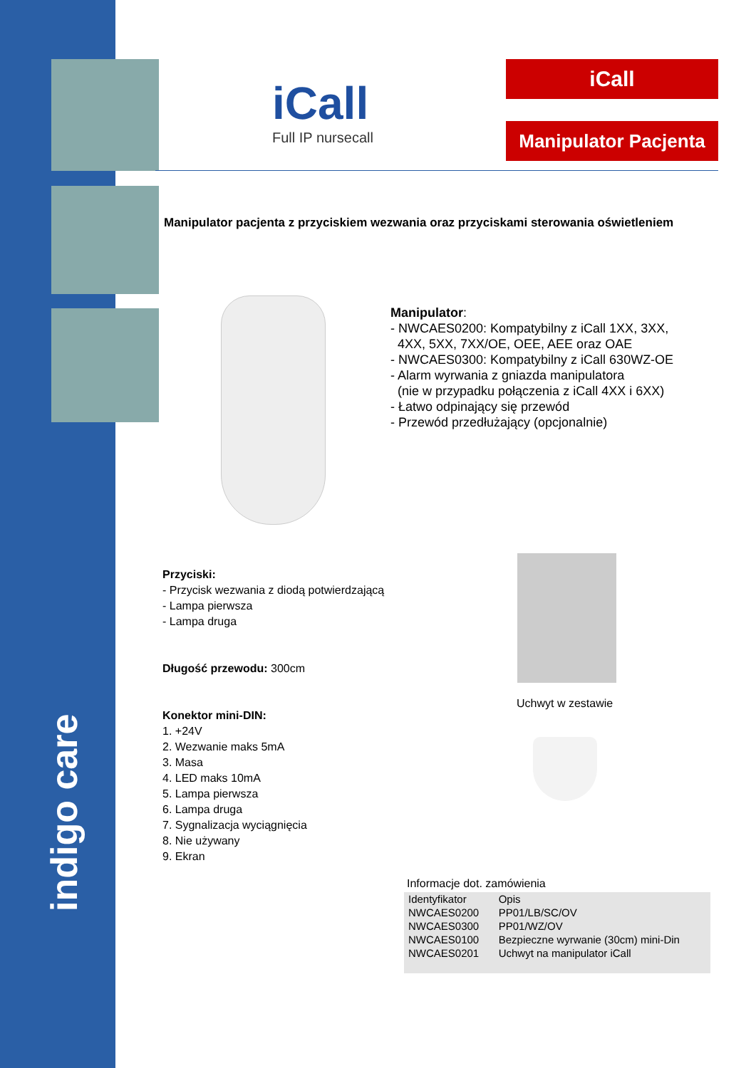indigo care
iCall
Full IP nursecall
iCall
Manipulator Pacjenta
Manipulator pacjenta z przyciskiem wezwania oraz przyciskami sterowania oświetleniem
Manipulator:
- NWCAES0200: Kompatybilny z iCall 1XX, 3XX,
4XX, 5XX, 7XX/OE, OEE, AEE oraz OAE
- NWCAES0300: Kompatybilny z iCall 630WZ-OE
- Alarm wyrwania z gniazda manipulatora
(nie w przypadku połączenia z iCall 4XX i 6XX)
- Łatwo odpinający się przewód
- Przewód przedłużający (opcjonalnie)
Przyciski:
- Przycisk wezwania z diodą potwierdzającą
- Lampa pierwsza
- Lampa druga
Długość przewodu: 300cm
Konektor mini-DIN:
1. +24V
2. Wezwanie maks 5mA
3. Masa
4. LED maks 10mA
5. Lampa pierwsza
6. Lampa druga
7. Sygnalizacja wyciągnięcia
8. Nie używany
9. Ekran
Uchwyt w zestawie
Informacje dot. zamówienia
| Identyfikator | Opis |
| --- | --- |
| NWCAES0200 | PP01/LB/SC/OV |
| NWCAES0300 | PP01/WZ/OV |
| NWCAES0100 | Bezpieczne wyrwanie (30cm) mini-Din |
| NWCAES0201 | Uchwyt na manipulator iCall |